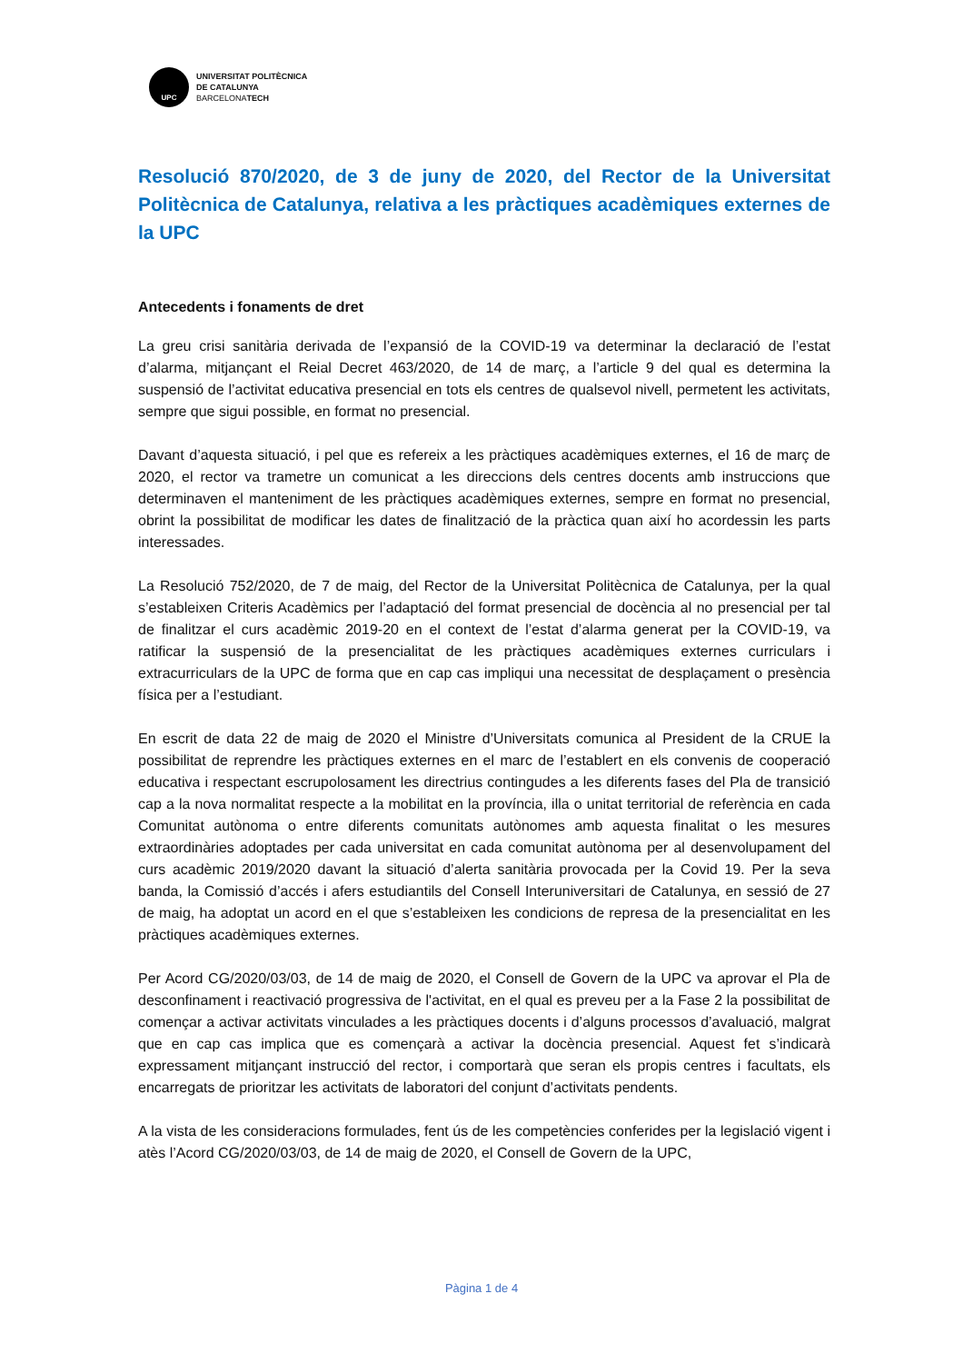UPC
UNIVERSITAT POLITÈCNICA
DE CATALUNYA
BARCELONATECH
Resolució 870/2020, de 3 de juny de 2020, del Rector de la Universitat Politècnica de Catalunya, relativa a les pràctiques acadèmiques externes de la UPC
Antecedents i fonaments de dret
La greu crisi sanitària derivada de l’expansió de la COVID-19 va determinar la declaració de l’estat d’alarma, mitjançant el Reial Decret 463/2020, de 14 de març, a l’article 9 del qual es determina la suspensió de l’activitat educativa presencial en tots els centres de qualsevol nivell, permetent les activitats, sempre que sigui possible, en format no presencial.
Davant d’aquesta situació, i pel que es refereix a les pràctiques acadèmiques externes, el 16 de març de 2020, el rector va trametre un comunicat a les direccions dels centres docents amb instruccions que determinaven el manteniment de les pràctiques acadèmiques externes, sempre en format no presencial, obrint la possibilitat de modificar les dates de finalització de la pràctica quan així ho acordessin les parts interessades.
La Resolució 752/2020, de 7 de maig, del Rector de la Universitat Politècnica de Catalunya, per la qual s’estableixen Criteris Acadèmics per l’adaptació del format presencial de docència al no presencial per tal de finalitzar el curs acadèmic 2019-20 en el context de l’estat d’alarma generat per la COVID-19, va ratificar la suspensió de la presencialitat de les pràctiques acadèmiques externes curriculars i extracurriculars de la UPC de forma que en cap cas impliqui una necessitat de desplaçament o presència física per a l’estudiant.
En escrit de data 22 de maig de 2020 el Ministre d’Universitats comunica al President de la CRUE la possibilitat de reprendre les pràctiques externes en el marc de l’establert en els convenis de cooperació educativa i respectant escrupolosament les directrius contingudes a les diferents fases del Pla de transició cap a la nova normalitat respecte a la mobilitat en la província, illa o unitat territorial de referència en cada Comunitat autònoma o entre diferents comunitats autònomes amb aquesta finalitat o les mesures extraordinàries adoptades per cada universitat en cada comunitat autònoma per al desenvolupament del curs acadèmic 2019/2020 davant la situació d’alerta sanitària provocada per la Covid 19. Per la seva banda, la Comissió d’accés i afers estudiantils del Consell Interuniversitari de Catalunya, en sessió de 27 de maig, ha adoptat un acord en el que s’estableixen les condicions de represa de la presencialitat en les pràctiques acadèmiques externes.
Per Acord CG/2020/03/03, de 14 de maig de 2020, el Consell de Govern de la UPC va aprovar el Pla de desconfinament i reactivació progressiva de l'activitat, en el qual es preveu per a la Fase 2 la possibilitat de començar a activar activitats vinculades a les pràctiques docents i d’alguns processos d’avaluació, malgrat que en cap cas implica que es començarà a activar la docència presencial. Aquest fet s’indicarà expressament mitjançant instrucció del rector, i comportarà que seran els propis centres i facultats, els encarregats de prioritzar les activitats de laboratori del conjunt d’activitats pendents.
A la vista de les consideracions formulades, fent ús de les competències conferides per la legislació vigent i atès l’Acord CG/2020/03/03, de 14 de maig de 2020, el Consell de Govern de la UPC,
Pàgina 1 de 4